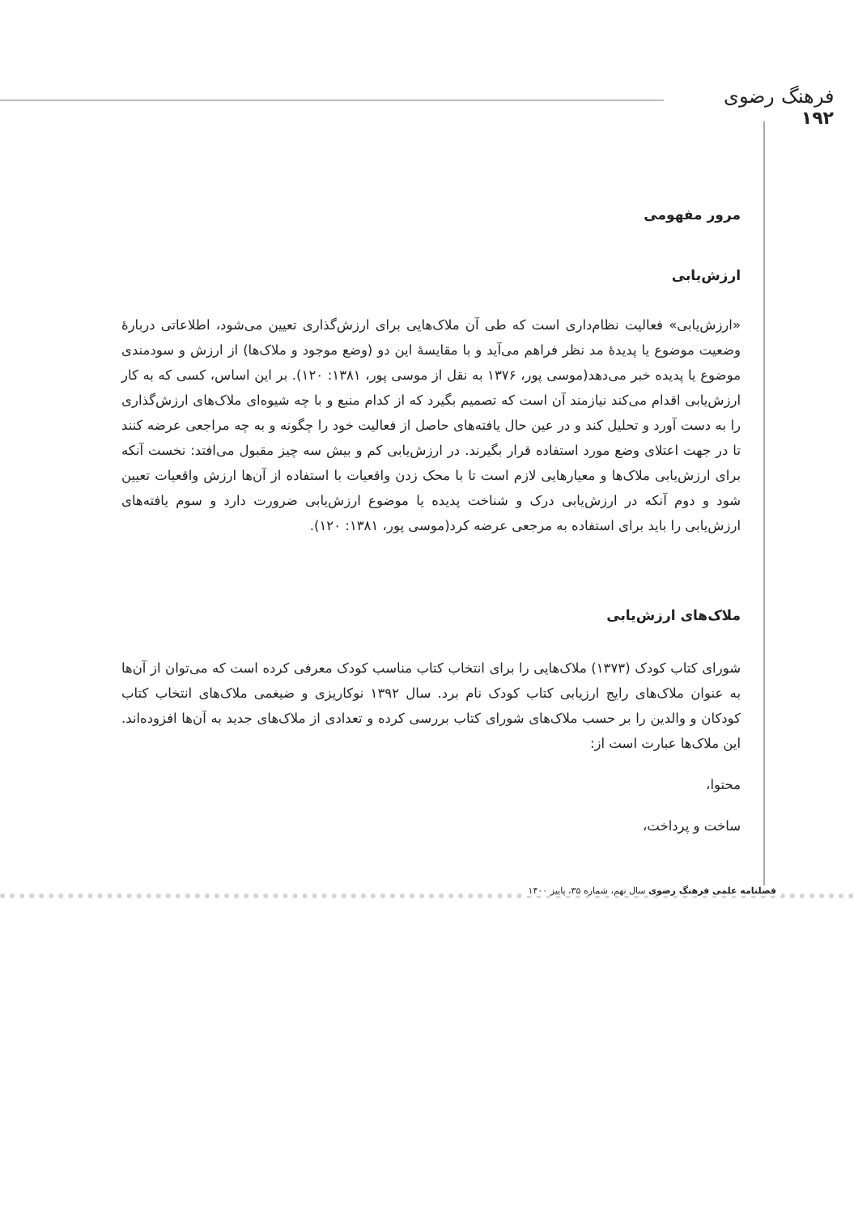فرهنگ رضوی
۱۹۲
مرور مفهومی
ارزش‌یابی
«ارزش‌یابی» فعالیت نظام‌داری است که طی آن ملاک‌هایی برای ارزش‌گذاری تعیین می‌شود، اطلاعاتی دربارۀ وضعیت موضوع یا پدیدۀ مد نظر فراهم می‌آید و با مقایسۀ این دو (وضع موجود و ملاک‌ها) از ارزش و سودمندی موضوع یا پدیده خبر می‌دهد(موسی پور، ۱۳۷۶ به نقل از موسی پور، ۱۳۸۱: ۱۲۰). بر این اساس، کسی که به کار ارزش‌یابی اقدام می‌کند نیازمند آن است که تصمیم بگیرد که از کدام منبع و با چه شیوه‌ای ملاک‌های ارزش‌گذاری را به دست آورد و تحلیل کند و در عین حال یافته‌های حاصل از فعالیت خود را چگونه و به چه مراجعی عرضه کنند تا در جهت اعتلای وضع مورد استفاده قرار بگیرند. در ارزش‌یابی کم و بیش سه چیز مقبول می‌افتد: نخست آنکه برای ارزش‌یابی ملاک‌ها و معیارهایی لازم است تا با محک زدن واقعیات با استفاده از آن‌ها ارزش واقعیات تعیین شود و دوم آنکه در ارزش‌یابی درک و شناخت پدیده یا موضوع ارزش‌یابی ضرورت دارد و سوم یافته‌های ارزش‌یابی را باید برای استفاده به مرجعی عرضه کرد(موسی پور، ۱۳۸۱: ۱۲۰).
ملاک‌های ارزش‌یابی
شورای کتاب کودک (۱۳۷۳) ملاک‌هایی را برای انتخاب کتاب مناسب کودک معرفی کرده است که می‌توان از آن‌ها به عنوان ملاک‌های رایج ارزیابی کتاب کودک نام برد. سال ۱۳۹۲ نوکاریزی و ضیغمی ملاک‌های انتخاب کتاب کودکان و والدین را بر حسب ملاک‌های شورای کتاب بررسی کرده و تعدادی از ملاک‌های جدید به آن‌ها افزوده‌اند. این ملاک‌ها عبارت است از:
محتوا،
ساخت و پرداخت،
فصلنامه علمی فرهنگ رضوی سال نهم، شماره ۳۵، پاییز ۱۴۰۰